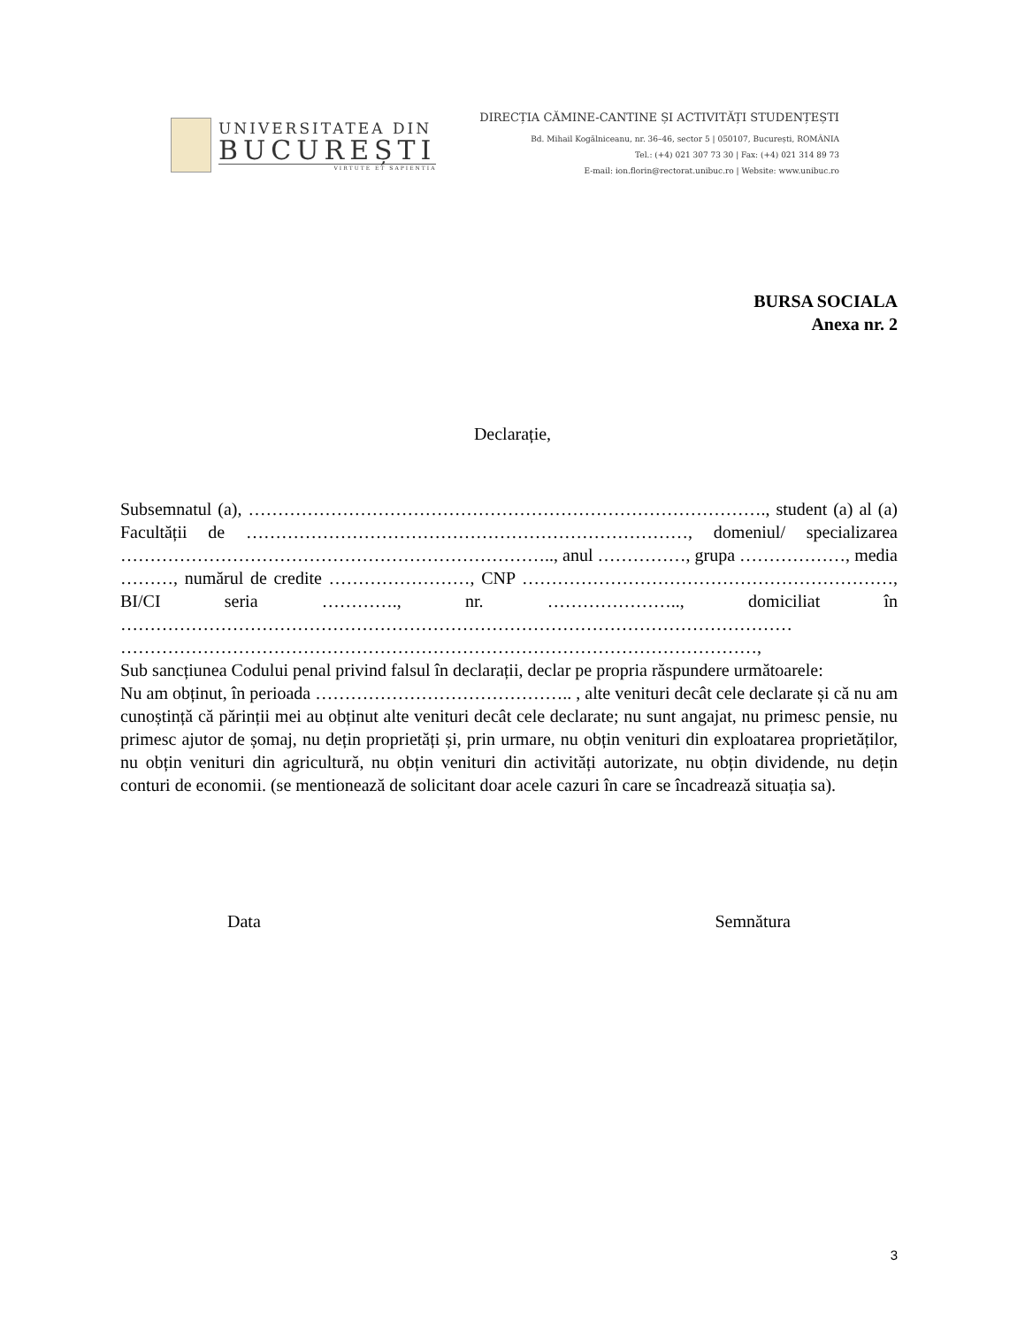UNIVERSITATEA DIN
BUCUREȘTI
VIRTUTE ET SAPIENTIA
DIRECȚIA CĂMINE-CANTINE ȘI ACTIVITĂȚI STUDENȚEȘTI
Bd. Mihail Kogălniceanu, nr. 36–46, sector 5 | 050107, București, ROMÂNIA
Tel.: (+4) 021 307 73 30 | Fax: (+4) 021 314 89 73
E-mail: ion.florin@rectorat.unibuc.ro | Website: www.unibuc.ro
BURSA SOCIALA
Anexa nr. 2
Declarație,
Subsemnatul (a), ……………………………………………………………………………., student (a) al (a) Facultății de …………………………………………………………………, domeniul/ specializarea ……………………………………………………………….., anul ……………, grupa ………………, media ………, numărul de credite ……………………, CNP ………………………………………………………, BI/CI seria …………., nr. ………………….., domiciliat în …………………………………………………………………………………………………… ………………………………………………………………………………………………,
Sub sancțiunea Codului penal privind falsul în declarații, declar pe propria răspundere următoarele:
Nu am obținut, în perioada …………………………………….. , alte venituri decât cele declarate și că nu am cunoștință că părinții mei au obținut alte venituri decât cele declarate; nu sunt angajat, nu primesc pensie, nu primesc ajutor de șomaj, nu dețin proprietăți și, prin urmare, nu obțin venituri din exploatarea proprietăților, nu obțin venituri din agricultură, nu obțin venituri din activități autorizate, nu obțin dividende, nu dețin conturi de economii. (se mentionează de solicitant doar acele cazuri în care se încadrează situația sa).
Data Semnătura
3